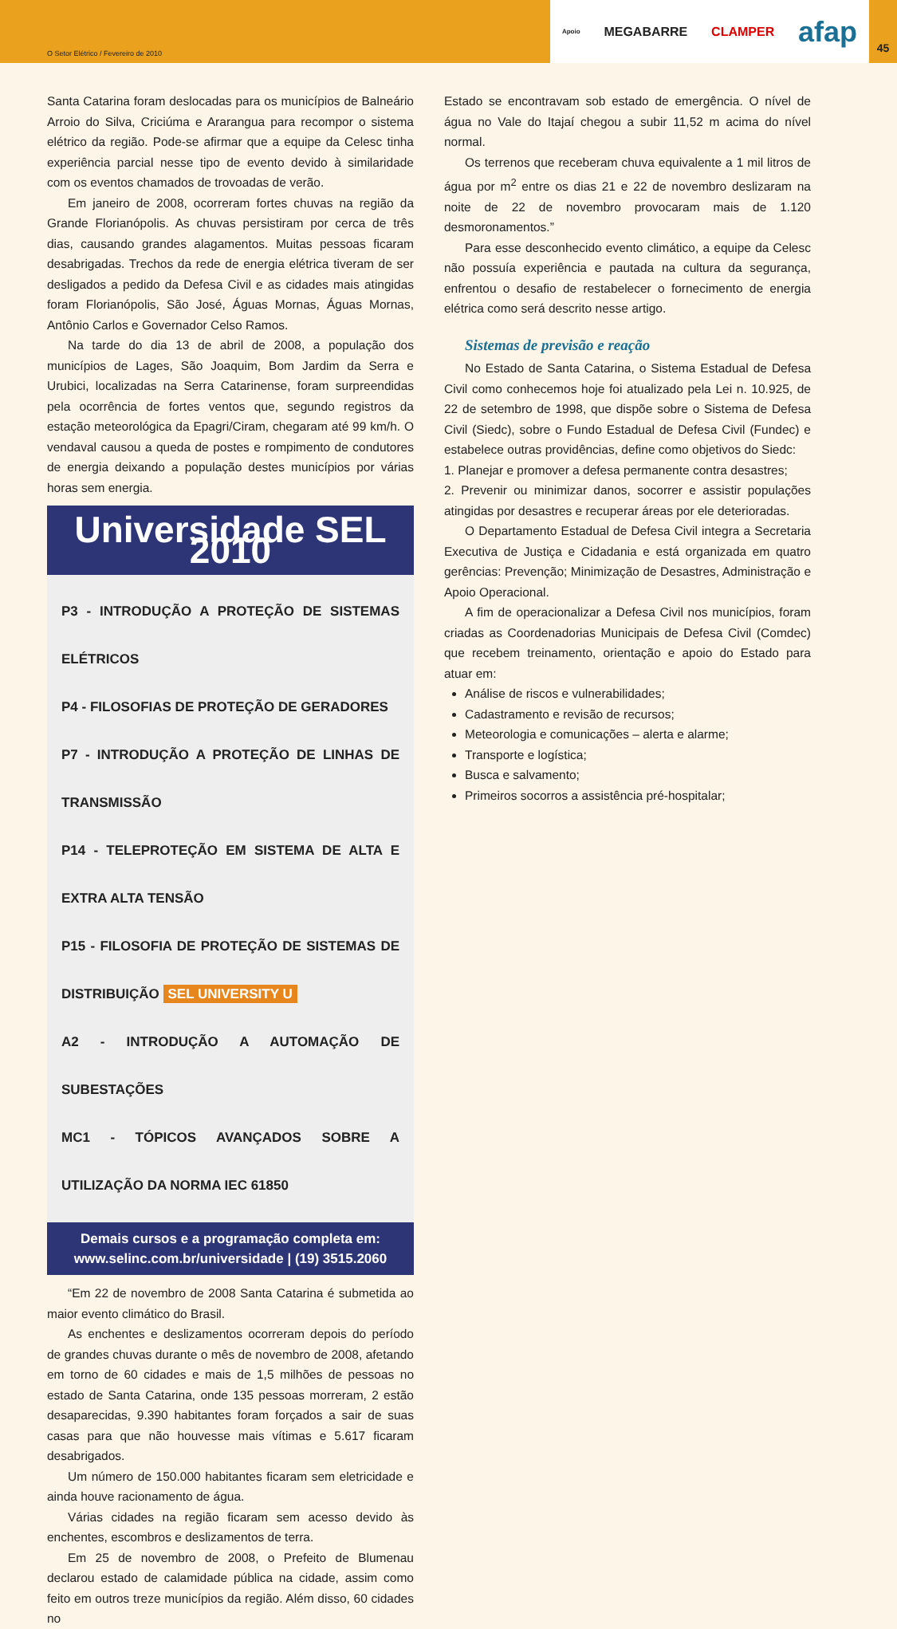O Setor Elétrico / Fevereiro de 2010
Apoio MEGABARRE CLAMPER afap
45
Santa Catarina foram deslocadas para os municípios de Balneário Arroio do Silva, Criciúma e Ararangua para recompor o sistema elétrico da região. Pode-se afirmar que a equipe da Celesc tinha experiência parcial nesse tipo de evento devido à similaridade com os eventos chamados de trovoadas de verão.
Em janeiro de 2008, ocorreram fortes chuvas na região da Grande Florianópolis. As chuvas persistiram por cerca de três dias, causando grandes alagamentos. Muitas pessoas ficaram desabrigadas. Trechos da rede de energia elétrica tiveram de ser desligados a pedido da Defesa Civil e as cidades mais atingidas foram Florianópolis, São José, Águas Mornas, Águas Mornas, Antônio Carlos e Governador Celso Ramos.
Na tarde do dia 13 de abril de 2008, a população dos municípios de Lages, São Joaquim, Bom Jardim da Serra e Urubici, localizadas na Serra Catarinense, foram surpreendidas pela ocorrência de fortes ventos que, segundo registros da estação meteorológica da Epagri/Ciram, chegaram até 99 km/h. O vendaval causou a queda de postes e rompimento de condutores de energia deixando a população destes municípios por várias horas sem energia.
Universidade SEL 2010
P3 - INTRODUÇÃO A PROTEÇÃO DE SISTEMAS ELÉTRICOS
P4 - FILOSOFIAS DE PROTEÇÃO DE GERADORES
P7 - INTRODUÇÃO A PROTEÇÃO DE LINHAS DE TRANSMISSÃO
P14 - TELEPROTEÇÃO EM SISTEMA DE ALTA E EXTRA ALTA TENSÃO
P15 - FILOSOFIA DE PROTEÇÃO DE SISTEMAS DE DISTRIBUIÇÃO SEL UNIVERSITY U
A2 - INTRODUÇÃO A AUTOMAÇÃO DE SUBESTAÇÕES
MC1 - TÓPICOS AVANÇADOS SOBRE A UTILIZAÇÃO DA NORMA IEC 61850
Demais cursos e a programação completa em:
www.selinc.com.br/universidade | (19) 3515.2060
“Em 22 de novembro de 2008 Santa Catarina é submetida ao maior evento climático do Brasil.
As enchentes e deslizamentos ocorreram depois do período de grandes chuvas durante o mês de novembro de 2008, afetando em torno de 60 cidades e mais de 1,5 milhões de pessoas no estado de Santa Catarina, onde 135 pessoas morreram, 2 estão desaparecidas, 9.390 habitantes foram forçados a sair de suas casas para que não houvesse mais vítimas e 5.617 ficaram desabrigados.
Um número de 150.000 habitantes ficaram sem eletricidade e ainda houve racionamento de água.
Várias cidades na região ficaram sem acesso devido às enchentes, escombros e deslizamentos de terra.
Em 25 de novembro de 2008, o Prefeito de Blumenau declarou estado de calamidade pública na cidade, assim como feito em outros treze municípios da região. Além disso, 60 cidades no
Estado se encontravam sob estado de emergência. O nível de água no Vale do Itajaí chegou a subir 11,52 m acima do nível normal.
Os terrenos que receberam chuva equivalente a 1 mil litros de água por m<sup>2</sup> entre os dias 21 e 22 de novembro deslizaram na noite de 22 de novembro provocaram mais de 1.120 desmoronamentos.”
Para esse desconhecido evento climático, a equipe da Celesc não possuía experiência e pautada na cultura da segurança, enfrentou o desafio de restabelecer o fornecimento de energia elétrica como será descrito nesse artigo.
Sistemas de previsão e reação
No Estado de Santa Catarina, o Sistema Estadual de Defesa Civil como conhecemos hoje foi atualizado pela Lei n. 10.925, de 22 de setembro de 1998, que dispõe sobre o Sistema de Defesa Civil (Siedc), sobre o Fundo Estadual de Defesa Civil (Fundec) e estabelece outras providências, define como objetivos do Siedc:
1. Planejar e promover a defesa permanente contra desastres;
2. Prevenir ou minimizar danos, socorrer e assistir populações atingidas por desastres e recuperar áreas por ele deterioradas.
O Departamento Estadual de Defesa Civil integra a Secretaria Executiva de Justiça e Cidadania e está organizada em quatro gerências: Prevenção; Minimização de Desastres, Administração e Apoio Operacional.
A fim de operacionalizar a Defesa Civil nos municípios, foram criadas as Coordenadorias Municipais de Defesa Civil (Comdec) que recebem treinamento, orientação e apoio do Estado para atuar em:
Análise de riscos e vulnerabilidades;
Cadastramento e revisão de recursos;
Meteorologia e comunicações – alerta e alarme;
Transporte e logística;
Busca e salvamento;
Primeiros socorros a assistência pré-hospitalar;